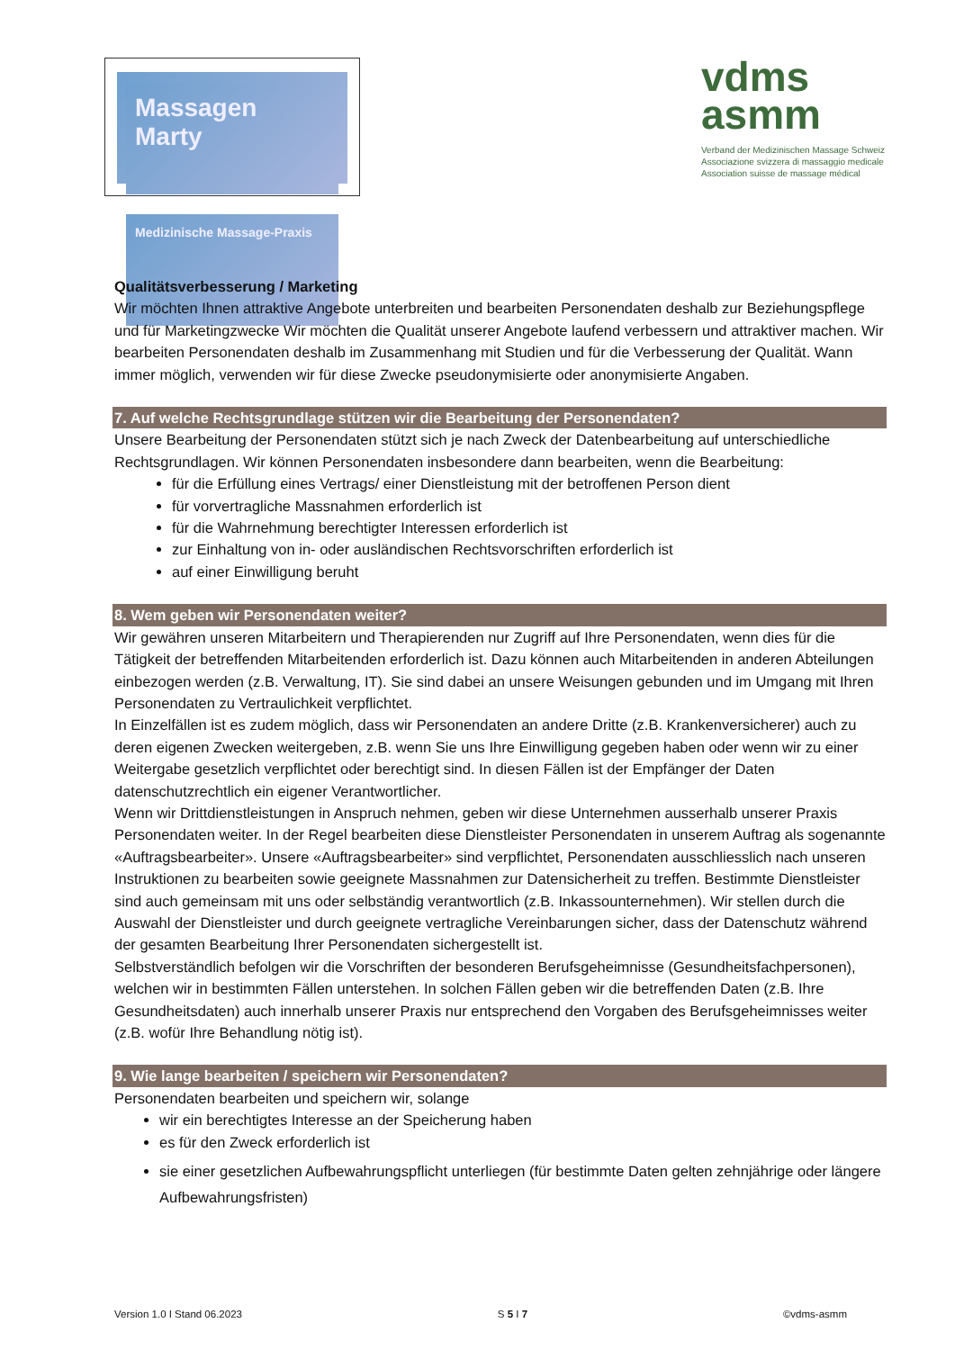Massagen Marty
Medizinische Massage-Praxis
vdms
asmm
Verband der Medizinischen Massage Schweiz
Associazione svizzera di massaggio medicale
Association suisse de massage médical
Qualitätsverbesserung / Marketing
Wir möchten Ihnen attraktive Angebote unterbreiten und bearbeiten Personendaten deshalb zur Beziehungspflege und für Marketingzwecke Wir möchten die Qualität unserer Angebote laufend verbessern und attraktiver machen. Wir bearbeiten Personendaten deshalb im Zusammenhang mit Studien und für die Verbesserung der Qualität. Wann immer möglich, verwenden wir für diese Zwecke pseudonymisierte oder anonymisierte Angaben.
7. Auf welche Rechtsgrundlage stützen wir die Bearbeitung der Personendaten?
Unsere Bearbeitung der Personendaten stützt sich je nach Zweck der Datenbearbeitung auf unterschiedliche Rechtsgrundlagen. Wir können Personendaten insbesondere dann bearbeiten, wenn die Bearbeitung:
für die Erfüllung eines Vertrags/ einer Dienstleistung mit der betroffenen Person dient
für vorvertragliche Massnahmen erforderlich ist
für die Wahrnehmung berechtigter Interessen erforderlich ist
zur Einhaltung von in- oder ausländischen Rechtsvorschriften erforderlich ist
auf einer Einwilligung beruht
8. Wem geben wir Personendaten weiter?
Wir gewähren unseren Mitarbeitern und Therapierenden nur Zugriff auf Ihre Personendaten, wenn dies für die Tätigkeit der betreffenden Mitarbeitenden erforderlich ist. Dazu können auch Mitarbeitenden in anderen Abteilungen einbezogen werden (z.B. Verwaltung, IT). Sie sind dabei an unsere Weisungen gebunden und im Umgang mit Ihren Personendaten zu Vertraulichkeit verpflichtet.
In Einzelfällen ist es zudem möglich, dass wir Personendaten an andere Dritte (z.B. Krankenversicherer) auch zu deren eigenen Zwecken weitergeben, z.B. wenn Sie uns Ihre Einwilligung gegeben haben oder wenn wir zu einer Weitergabe gesetzlich verpflichtet oder berechtigt sind. In diesen Fällen ist der Empfänger der Daten datenschutzrechtlich ein eigener Verantwortlicher.
Wenn wir Drittdienstleistungen in Anspruch nehmen, geben wir diese Unternehmen ausserhalb unserer Praxis Personendaten weiter. In der Regel bearbeiten diese Dienstleister Personendaten in unserem Auftrag als sogenannte «Auftragsbearbeiter». Unsere «Auftragsbearbeiter» sind verpflichtet, Personendaten ausschliesslich nach unseren Instruktionen zu bearbeiten sowie geeignete Massnahmen zur Datensicherheit zu treffen. Bestimmte Dienstleister sind auch gemeinsam mit uns oder selbständig verantwortlich (z.B. Inkassounternehmen). Wir stellen durch die Auswahl der Dienstleister und durch geeignete vertragliche Vereinbarungen sicher, dass der Datenschutz während der gesamten Bearbeitung Ihrer Personendaten sichergestellt ist.
Selbstverständlich befolgen wir die Vorschriften der besonderen Berufsgeheimnisse (Gesundheitsfachpersonen), welchen wir in bestimmten Fällen unterstehen. In solchen Fällen geben wir die betreffenden Daten (z.B. Ihre Gesundheitsdaten) auch innerhalb unserer Praxis nur entsprechend den Vorgaben des Berufsgeheimnisses weiter (z.B. wofür Ihre Behandlung nötig ist).
9. Wie lange bearbeiten / speichern wir Personendaten?
Personendaten bearbeiten und speichern wir, solange
wir ein berechtigtes Interesse an der Speicherung haben
es für den Zweck erforderlich ist
sie einer gesetzlichen Aufbewahrungspflicht unterliegen (für bestimmte Daten gelten zehnjährige oder längere Aufbewahrungsfristen)
Version 1.0 I Stand 06.2023 S 5 I 7 ©vdms-asmm